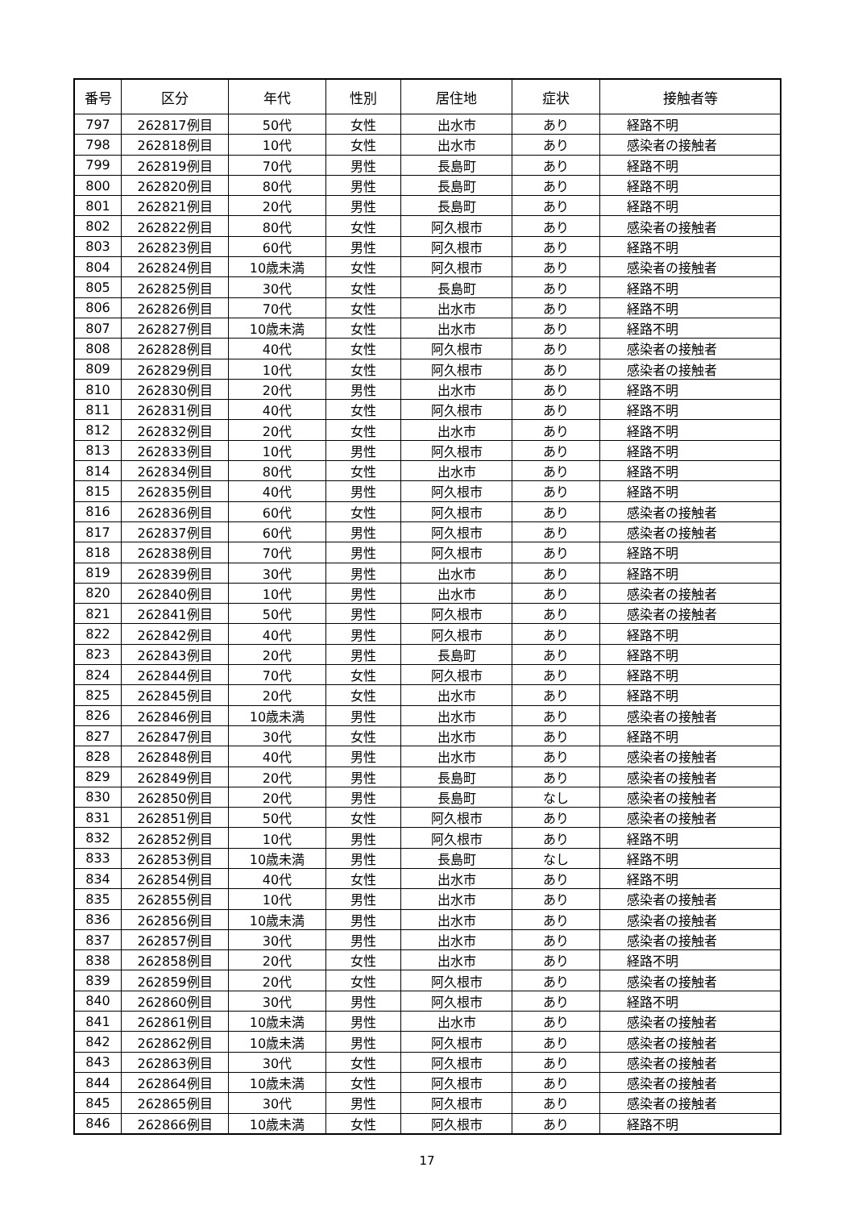| 番号 | 区分 | 年代 | 性別 | 居住地 | 症状 | 接触者等 |
| --- | --- | --- | --- | --- | --- | --- |
| 797 | 262817例目 | 50代 | 女性 | 出水市 | あり | 経路不明 |
| 798 | 262818例目 | 10代 | 女性 | 出水市 | あり | 感染者の接触者 |
| 799 | 262819例目 | 70代 | 男性 | 長島町 | あり | 経路不明 |
| 800 | 262820例目 | 80代 | 男性 | 長島町 | あり | 経路不明 |
| 801 | 262821例目 | 20代 | 男性 | 長島町 | あり | 経路不明 |
| 802 | 262822例目 | 80代 | 女性 | 阿久根市 | あり | 感染者の接触者 |
| 803 | 262823例目 | 60代 | 男性 | 阿久根市 | あり | 経路不明 |
| 804 | 262824例目 | 10歳未満 | 女性 | 阿久根市 | あり | 感染者の接触者 |
| 805 | 262825例目 | 30代 | 女性 | 長島町 | あり | 経路不明 |
| 806 | 262826例目 | 70代 | 女性 | 出水市 | あり | 経路不明 |
| 807 | 262827例目 | 10歳未満 | 女性 | 出水市 | あり | 経路不明 |
| 808 | 262828例目 | 40代 | 女性 | 阿久根市 | あり | 感染者の接触者 |
| 809 | 262829例目 | 10代 | 女性 | 阿久根市 | あり | 感染者の接触者 |
| 810 | 262830例目 | 20代 | 男性 | 出水市 | あり | 経路不明 |
| 811 | 262831例目 | 40代 | 女性 | 阿久根市 | あり | 経路不明 |
| 812 | 262832例目 | 20代 | 女性 | 出水市 | あり | 経路不明 |
| 813 | 262833例目 | 10代 | 男性 | 阿久根市 | あり | 経路不明 |
| 814 | 262834例目 | 80代 | 女性 | 出水市 | あり | 経路不明 |
| 815 | 262835例目 | 40代 | 男性 | 阿久根市 | あり | 経路不明 |
| 816 | 262836例目 | 60代 | 女性 | 阿久根市 | あり | 感染者の接触者 |
| 817 | 262837例目 | 60代 | 男性 | 阿久根市 | あり | 感染者の接触者 |
| 818 | 262838例目 | 70代 | 男性 | 阿久根市 | あり | 経路不明 |
| 819 | 262839例目 | 30代 | 男性 | 出水市 | あり | 経路不明 |
| 820 | 262840例目 | 10代 | 男性 | 出水市 | あり | 感染者の接触者 |
| 821 | 262841例目 | 50代 | 男性 | 阿久根市 | あり | 感染者の接触者 |
| 822 | 262842例目 | 40代 | 男性 | 阿久根市 | あり | 経路不明 |
| 823 | 262843例目 | 20代 | 男性 | 長島町 | あり | 経路不明 |
| 824 | 262844例目 | 70代 | 女性 | 阿久根市 | あり | 経路不明 |
| 825 | 262845例目 | 20代 | 女性 | 出水市 | あり | 経路不明 |
| 826 | 262846例目 | 10歳未満 | 男性 | 出水市 | あり | 感染者の接触者 |
| 827 | 262847例目 | 30代 | 女性 | 出水市 | あり | 経路不明 |
| 828 | 262848例目 | 40代 | 男性 | 出水市 | あり | 感染者の接触者 |
| 829 | 262849例目 | 20代 | 男性 | 長島町 | あり | 感染者の接触者 |
| 830 | 262850例目 | 20代 | 男性 | 長島町 | なし | 感染者の接触者 |
| 831 | 262851例目 | 50代 | 女性 | 阿久根市 | あり | 感染者の接触者 |
| 832 | 262852例目 | 10代 | 男性 | 阿久根市 | あり | 経路不明 |
| 833 | 262853例目 | 10歳未満 | 男性 | 長島町 | なし | 経路不明 |
| 834 | 262854例目 | 40代 | 女性 | 出水市 | あり | 経路不明 |
| 835 | 262855例目 | 10代 | 男性 | 出水市 | あり | 感染者の接触者 |
| 836 | 262856例目 | 10歳未満 | 男性 | 出水市 | あり | 感染者の接触者 |
| 837 | 262857例目 | 30代 | 男性 | 出水市 | あり | 感染者の接触者 |
| 838 | 262858例目 | 20代 | 女性 | 出水市 | あり | 経路不明 |
| 839 | 262859例目 | 20代 | 女性 | 阿久根市 | あり | 感染者の接触者 |
| 840 | 262860例目 | 30代 | 男性 | 阿久根市 | あり | 経路不明 |
| 841 | 262861例目 | 10歳未満 | 男性 | 出水市 | あり | 感染者の接触者 |
| 842 | 262862例目 | 10歳未満 | 男性 | 阿久根市 | あり | 感染者の接触者 |
| 843 | 262863例目 | 30代 | 女性 | 阿久根市 | あり | 感染者の接触者 |
| 844 | 262864例目 | 10歳未満 | 女性 | 阿久根市 | あり | 感染者の接触者 |
| 845 | 262865例目 | 30代 | 男性 | 阿久根市 | あり | 感染者の接触者 |
| 846 | 262866例目 | 10歳未満 | 女性 | 阿久根市 | あり | 経路不明 |
17